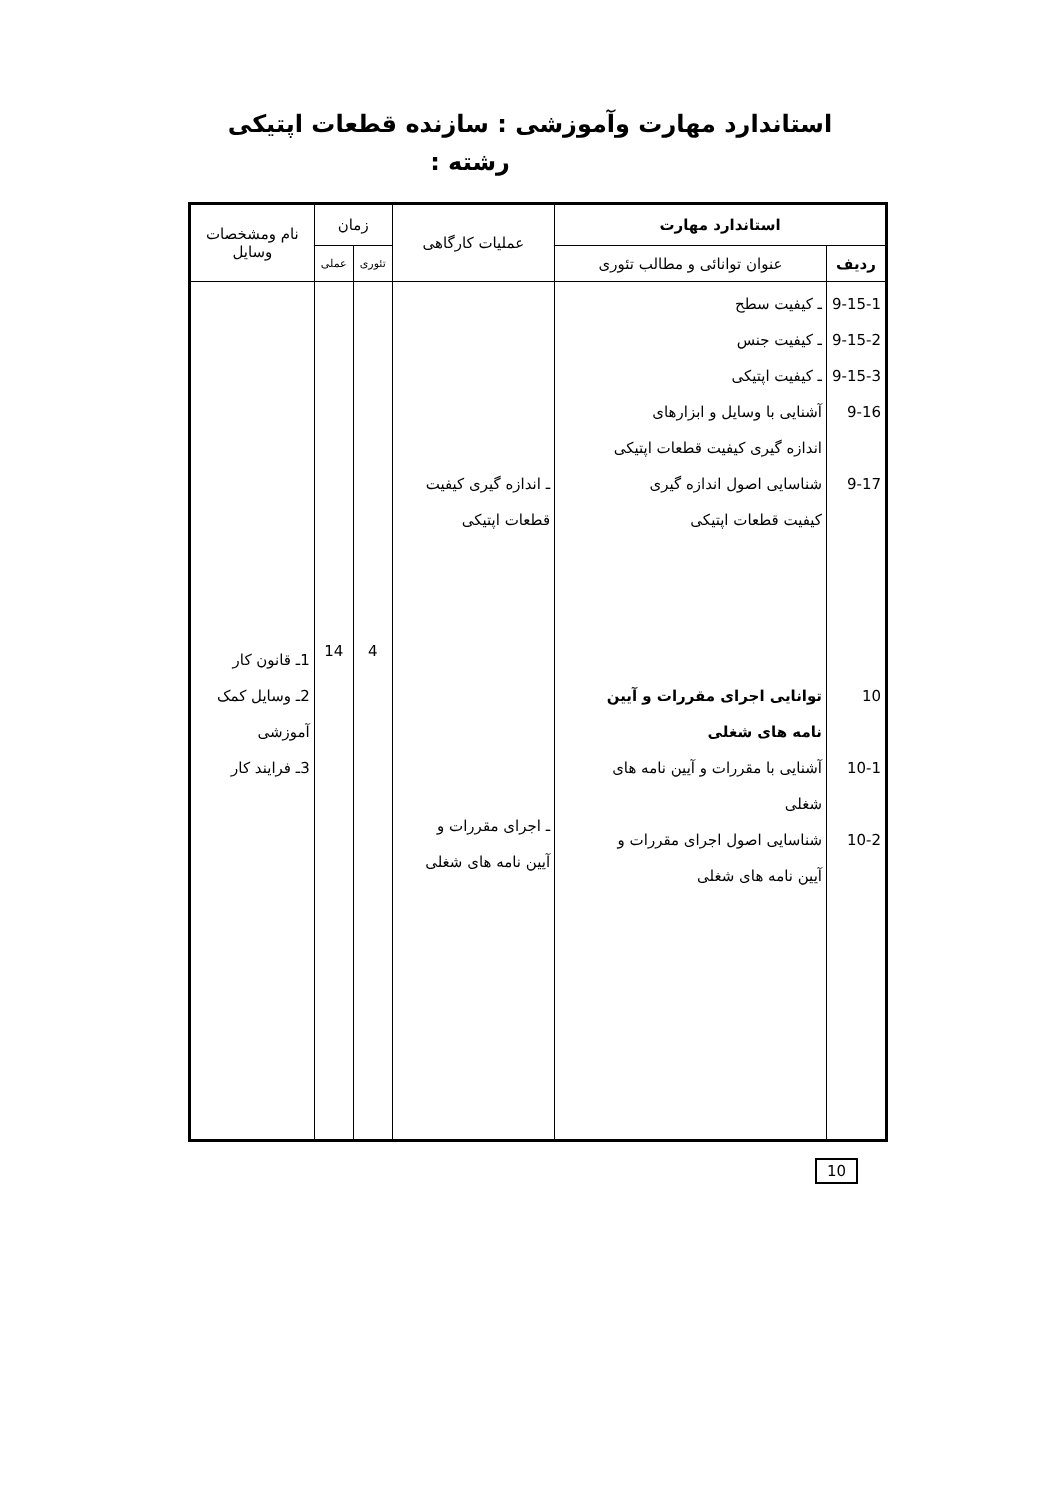استاندارد مهارت وآموزشی : سازنده قطعات اپتیکی
رشته :
| استاندارد مهارت | | عملیات کارگاهی | زمان | | نام ومشخصات وسایل |
| --- | --- | --- | --- | --- | --- |
| ردیف | عنوان توانائی و مطالب تئوری | | تئوری | عملی | |
| 9-15-1 9-15-2 9-15-3 9-16 9-17 10 10-1 10-2 | ـ کیفیت سطح ـ کیفیت جنس ـ کیفیت اپتیکی آشنایی با وسایل و ابزارهای اندازه گیری کیفیت قطعات اپتیکی شناسایی اصول اندازه گیری کیفیت قطعات اپتیکی توانایی اجرای مقررات و آیین نامه های شغلی آشنایی با مقررات و آیین نامه های شغلی شناسایی اصول اجرای مقررات و آیین نامه های شغلی | ـ اندازه گیری کیفیت قطعات اپتیکی ـ اجرای مقررات و آیین نامه های شغلی | 4 | 14 | 1ـ قانون کار 2ـ وسایل کمک آموزشی 3ـ فرایند کار |
10